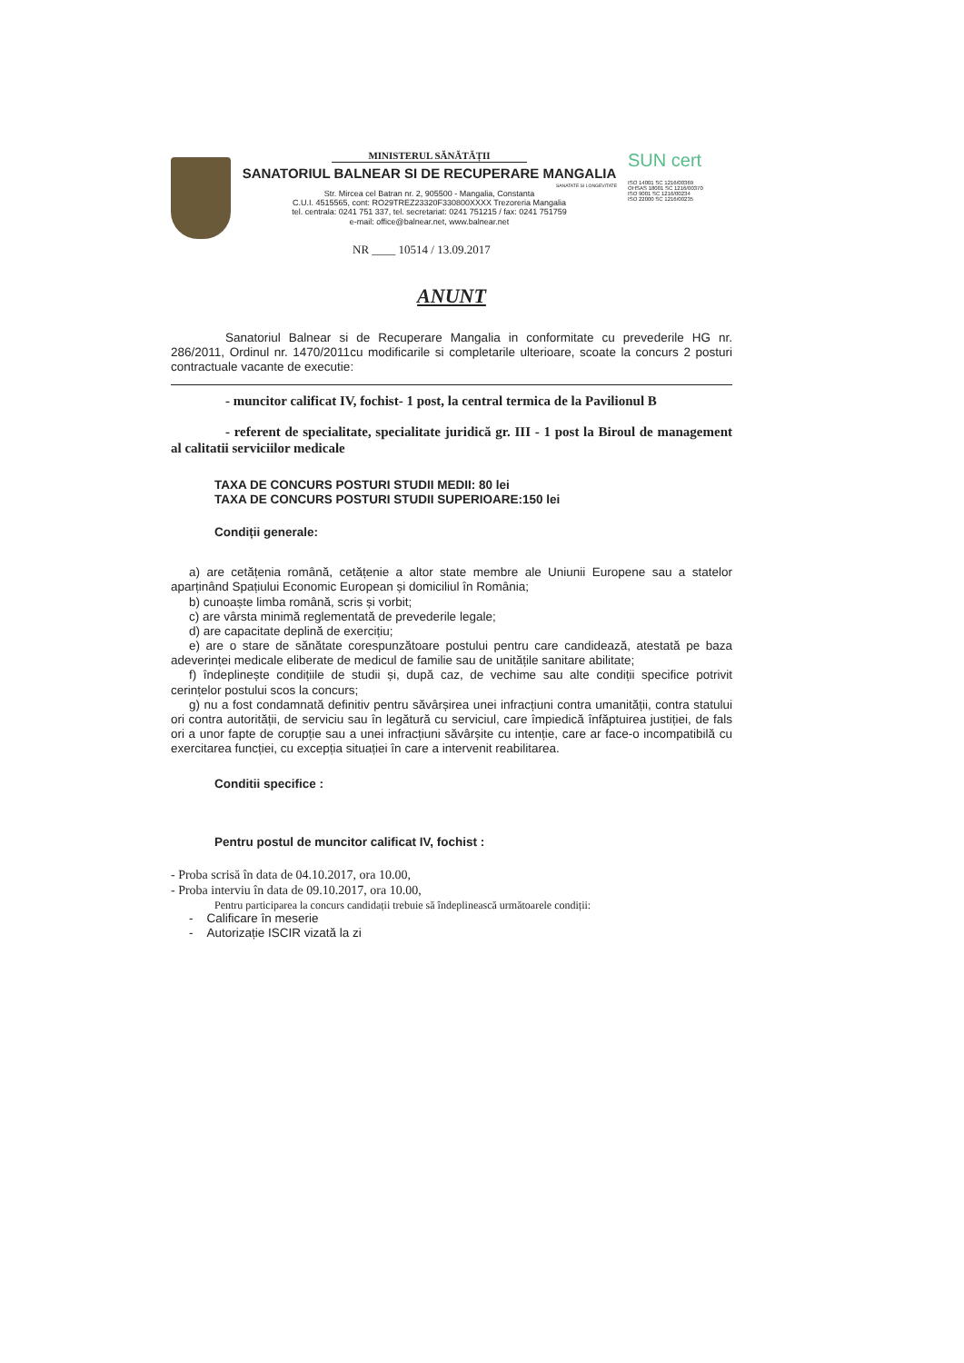MINISTERUL SĂNĂTĂȚII
SANATORIUL BALNEAR SI DE RECUPERARE MANGALIA
SANATATE SI LONGEVITATE
Str. Mircea cel Batran nr. 2, 905500 - Mangalia, Constanta
C.U.I. 4515565, cont: RO29TREZ23320F330800XXXX Trezoreria Mangalia
tel. centrala: 0241 751 337, tel. secretariat: 0241 751215 / fax: 0241 751759
e-mail: office@balnear.net, www.balnear.net
SUN cert
ISO 14001 SC 1216/00369
OHSAS 18001 SC 1216/00370
ISO 9001 SC 1216/00234
ISO 22000 SC 1216/00235
NR ____ 10514 / 13.09.2017
ANUNT
Sanatoriul Balnear si de Recuperare Mangalia in conformitate cu prevederile HG nr. 286/2011, Ordinul nr. 1470/2011cu modificarile si completarile ulterioare, scoate la concurs 2 posturi contractuale vacante de executie:
- muncitor calificat IV, fochist- 1 post, la central termica de la Pavilionul B
- referent de specialitate, specialitate juridică gr. III - 1 post la Biroul de management al calitatii serviciilor medicale
TAXA DE CONCURS POSTURI STUDII MEDII: 80 lei
TAXA DE CONCURS POSTURI STUDII SUPERIOARE:150 lei
Condiții generale:
a) are cetățenia română, cetățenie a altor state membre ale Uniunii Europene sau a statelor aparținând Spațiului Economic European și domiciliul în România;
b) cunoaște limba română, scris și vorbit;
c) are vârsta minimă reglementată de prevederile legale;
d) are capacitate deplină de exercițiu;
e) are o stare de sănătate corespunzătoare postului pentru care candidează, atestată pe baza adeverinței medicale eliberate de medicul de familie sau de unitățile sanitare abilitate;
f) îndeplinește condițiile de studii și, după caz, de vechime sau alte condiții specifice potrivit cerințelor postului scos la concurs;
g) nu a fost condamnată definitiv pentru săvârșirea unei infracțiuni contra umanității, contra statului ori contra autorității, de serviciu sau în legătură cu serviciul, care împiedică înfăptuirea justiției, de fals ori a unor fapte de corupție sau a unei infracțiuni săvârșite cu intenție, care ar face-o incompatibilă cu exercitarea funcției, cu excepția situației în care a intervenit reabilitarea.
Conditii specifice :
Pentru postul de muncitor calificat IV, fochist :
- Proba scrisă în data de 04.10.2017, ora 10.00,
- Proba interviu în data de 09.10.2017, ora 10.00,
Pentru participarea la concurs candidații trebuie să îndeplinească următoarele condiții:
- Calificare în meserie
- Autorizație ISCIR vizată la zi